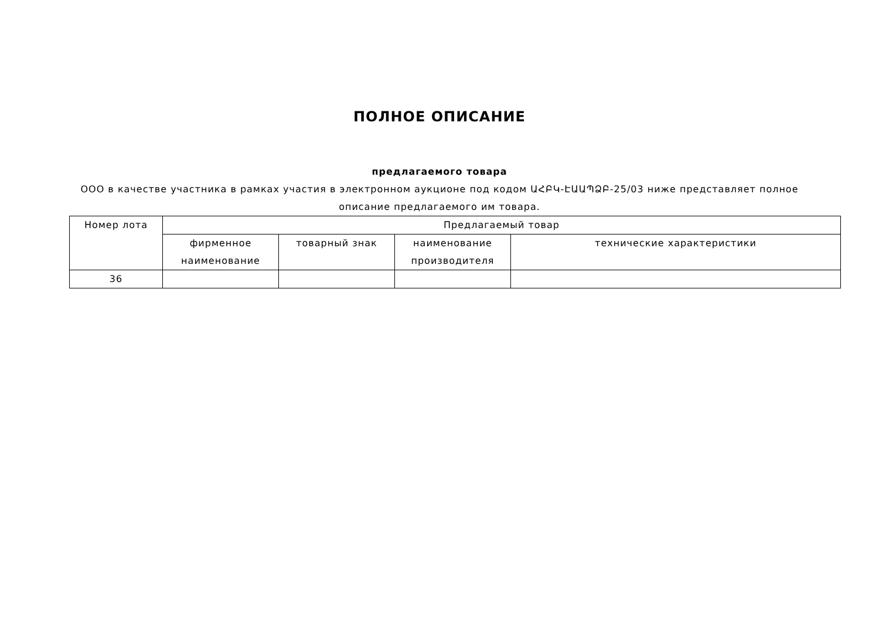ПОЛНОЕ ОПИСАНИЕ
предлагаемого товара
ООО в качестве участника в рамках участия в электронном аукционе под кодом ԱՀԲԿ-ԷԱԱՊՁԲ-25/03 ниже представляет полное описание предлагаемого им товара.
| Номер лота | Предлагаемый товар | | | |
| --- | --- | --- | --- | --- |
| | фирменное наименование | товарный знак | наименование производителя | технические характеристики |
| 36 | | | | |